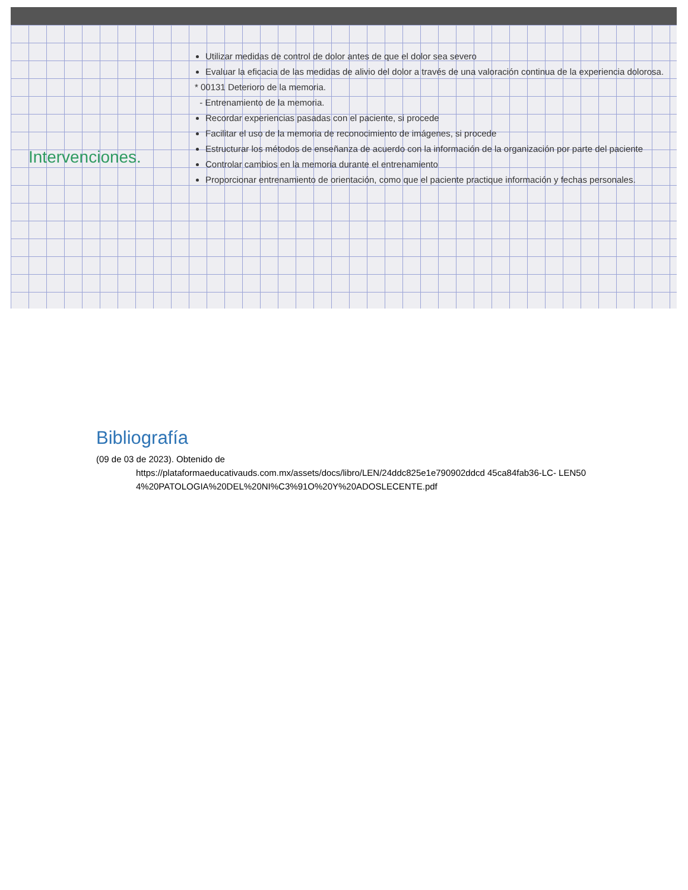Intervenciones.
Utilizar medidas de control de dolor antes de que el dolor sea severo
Evaluar la eficacia de las medidas de alivio del dolor a través de una valoración continua de la experiencia dolorosa.
* 00131 Deterioro de la memoria.
- Entrenamiento de la memoria.
Recordar experiencias pasadas con el paciente, si procede
Facilitar el uso de la memoria de reconocimiento de imágenes, si procede
Estructurar los métodos de enseñanza de acuerdo con la información de la organización por parte del paciente
Controlar cambios en la memoria durante el entrenamiento
Proporcionar entrenamiento de orientación, como que el paciente practique información y fechas personales.
Bibliografía
(09 de 03 de 2023). Obtenido de
https://plataformaeducativauds.com.mx/assets/docs/libro/LEN/24ddc825e1e790902ddcd 45ca84fab36-LC- LEN504%20PATOLOGIA%20DEL%20NI%C3%91O%20Y%20ADOSLECENTE.pdf